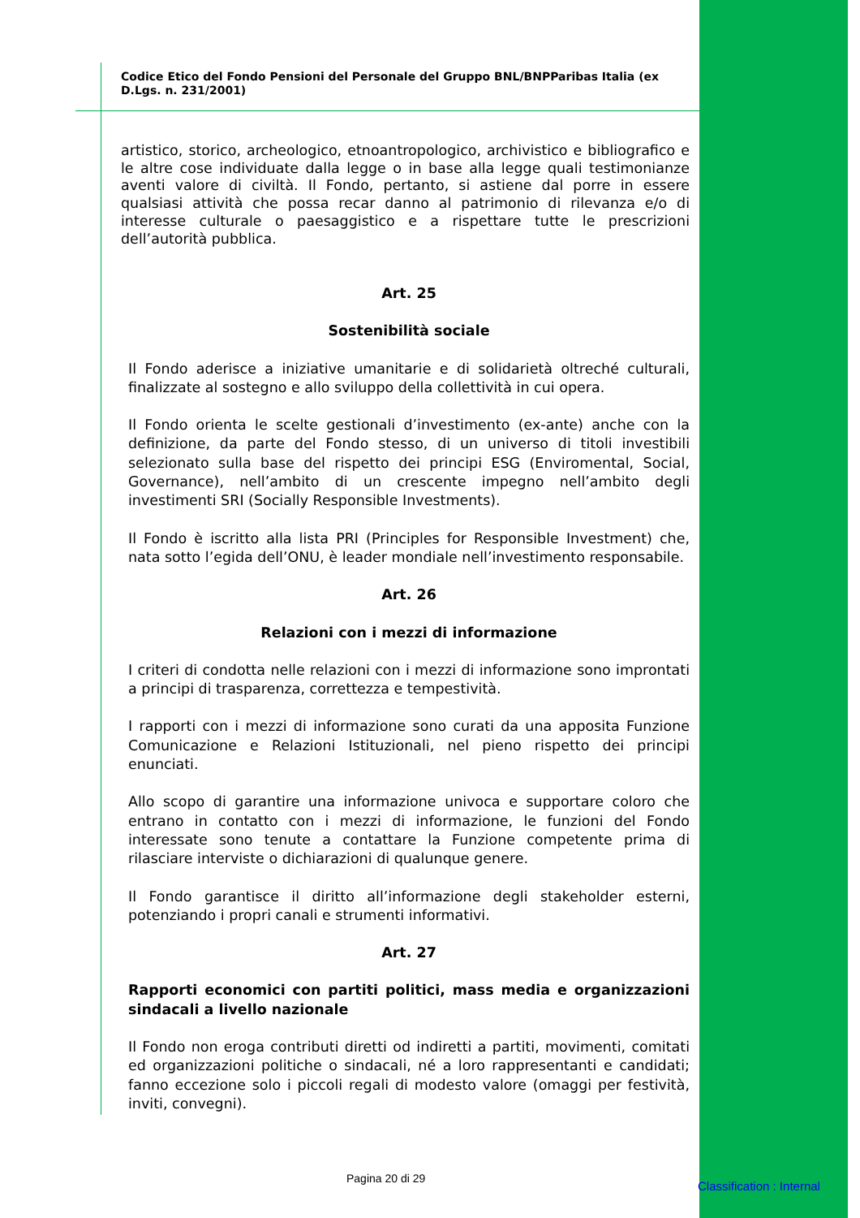Codice Etico del Fondo Pensioni del Personale del Gruppo BNL/BNPParibas Italia (ex D.Lgs. n. 231/2001)
artistico, storico, archeologico, etnoantropologico, archivistico e bibliografico e le altre cose individuate dalla legge o in base alla legge quali testimonianze aventi valore di civiltà. Il Fondo, pertanto, si astiene dal porre in essere qualsiasi attività che possa recar danno al patrimonio di rilevanza e/o di interesse culturale o paesaggistico e a rispettare tutte le prescrizioni dell’autorità pubblica.
Art. 25
Sostenibilità sociale
Il Fondo aderisce a iniziative umanitarie e di solidarietà oltreché culturali, finalizzate al sostegno e allo sviluppo della collettività in cui opera.
Il Fondo orienta le scelte gestionali d’investimento (ex-ante) anche con la definizione, da parte del Fondo stesso, di un universo di titoli investibili selezionato sulla base del rispetto dei principi ESG (Enviromental, Social, Governance), nell’ambito di un crescente impegno nell’ambito degli investimenti SRI (Socially Responsible Investments).
Il Fondo è iscritto alla lista PRI (Principles for Responsible Investment) che, nata sotto l’egida dell’ONU, è leader mondiale nell’investimento responsabile.
Art. 26
Relazioni con i mezzi di informazione
I criteri di condotta nelle relazioni con i mezzi di informazione sono improntati a principi di trasparenza, correttezza e tempestività.
I rapporti con i mezzi di informazione sono curati da una apposita Funzione Comunicazione e Relazioni Istituzionali, nel pieno rispetto dei principi enunciati.
Allo scopo di garantire una informazione univoca e supportare coloro che entrano in contatto con i mezzi di informazione, le funzioni del Fondo interessate sono tenute a contattare la Funzione competente prima di rilasciare interviste o dichiarazioni di qualunque genere.
Il Fondo garantisce il diritto all’informazione degli stakeholder esterni, potenziando i propri canali e strumenti informativi.
Art. 27
Rapporti economici con partiti politici, mass media e organizzazioni sindacali a livello nazionale
Il Fondo non eroga contributi diretti od indiretti a partiti, movimenti, comitati ed organizzazioni politiche o sindacali, né a loro rappresentanti e candidati; fanno eccezione solo i piccoli regali di modesto valore (omaggi per festività, inviti, convegni).
Pagina 20 di 29
Classification : Internal